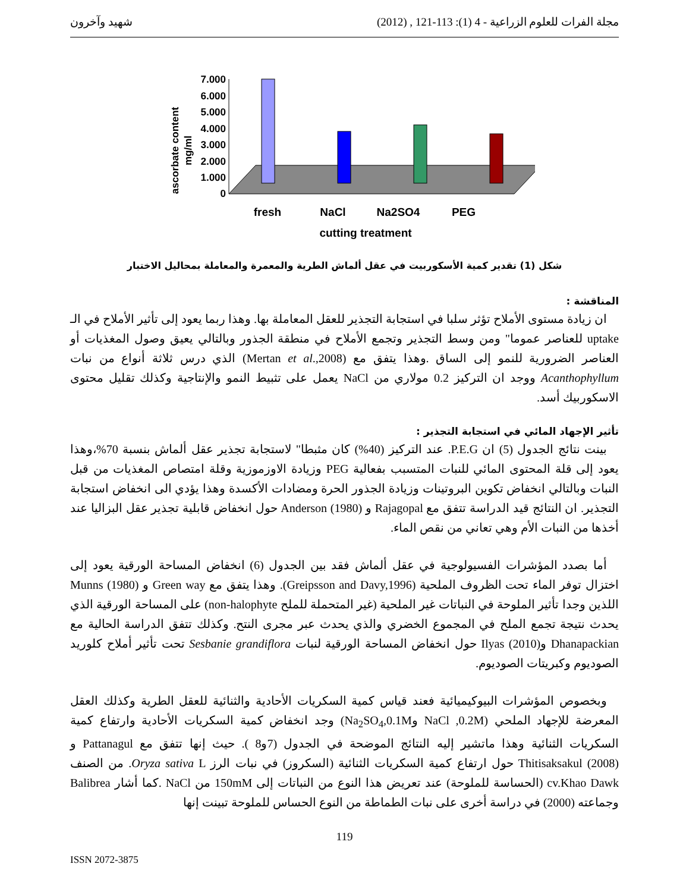مجلة الفرات للعلوم الزراعية - 4 (1): 113-121 , (2012) شهيد وآخرون
ascorbate content
mg/ml
7.000
6.000
5.000
4.000
3.000
2.000
1.000
0
fresh
NaCl
Na2SO4
PEG
cutting treatment
شكل (1) تقدير كمية الأسكوربيت في عقل ألماش الطرية والمعمرة والمعاملة بمحاليل الاختبار
المناقشة :
ان زيادة مستوى الأملاح تؤثر سلبا في استجابة التجذير للعقل المعاملة بها. وهذا ربما يعود إلى تأثير الأملاح في الـ uptake للعناصر عموما" ومن وسط التجذير وتجمع الأملاح في منطقة الجذور وبالتالي يعيق وصول المغذيات أو العناصر الضرورية للنمو إلى الساق .وهذا يتفق مع (Mertan et al.,2008) الذي درس ثلاثة أنواع من نبات Acanthophyllum ووجد ان التركيز 0.2 مولاري من NaCl يعمل على تثبيط النمو والإنتاجية وكذلك تقليل محتوى الاسكوربيك أسد.
تأثير الإجهاد المائي في استجابة التجذير :
بينت نتائج الجدول (5) ان P.E.G. عند التركيز (40%) كان مثبطا" لاستجابة تجذير عقل ألماش بنسبة 70%،وهذا يعود إلى قلة المحتوى المائي للنبات المتسبب بفعالية PEG وزيادة الاوزموزية وقلة امتصاص المغذيات من قبل النبات وبالتالي انخفاض تكوين البروتينات وزيادة الجذور الحرة ومضادات الأكسدة وهذا يؤدي الى انخفاض استجابة التجذير. ان النتائج قيد الدراسة تتفق مع Rajagopal و Anderson (1980) حول انخفاض قابلية تجذير عقل البزاليا عند أخذها من النبات الأم وهي تعاني من نقص الماء.
أما بصدد المؤشرات الفسيولوجية في عقل ألماش فقد بين الجدول (6) انخفاض المساحة الورقية يعود إلى اختزال توفر الماء تحت الظروف الملحية (Greipsson and Davy,1996). وهذا يتفق مع Green way و Munns (1980) اللذين وجدا تأثير الملوحة في النباتات غير الملحية (غير المتحملة للملح non-halophyte) على المساحة الورقية الذي يحدث نتيجة تجمع الملح في المجموع الخضري والذي يحدث عبر مجرى النتح. وكذلك تتفق الدراسة الحالية مع Dhanapackian وIlyas (2010) حول انخفاض المساحة الورقية لنبات Sesbanie grandiflora تحت تأثير أملاح كلوريد الصوديوم وكبريتات الصوديوم.
وبخصوص المؤشرات البيوكيميائية فعند قياس كمية السكريات الأحادية والثنائية للعقل الطرية وكذلك العقل المعرضة للإجهاد الملحي (NaCl ,0.2M وNa<sub>2</sub>SO<sub>4</sub>,0.1M) وجد انخفاض كمية السكريات الأحادية وارتفاع كمية السكريات الثنائية وهذا ماتشير إليه النتائج الموضحة في الجدول (7و8 ). حيث إنها تتفق مع Pattanagul و Thitisaksakul (2008) حول ارتفاع كمية السكريات الثنائية (السكروز) في نبات الرز Oryza sativa L. من الصنف cv.Khao Dawk (الحساسة للملوحة) عند تعريض هذا النوع من النباتات إلى 150mM من NaCl .كما أشار Balibrea وجماعته (2000) في دراسة أخرى على نبات الطماطة من النوع الحساس للملوحة تبينت إنها
119
ISSN 2072-3875